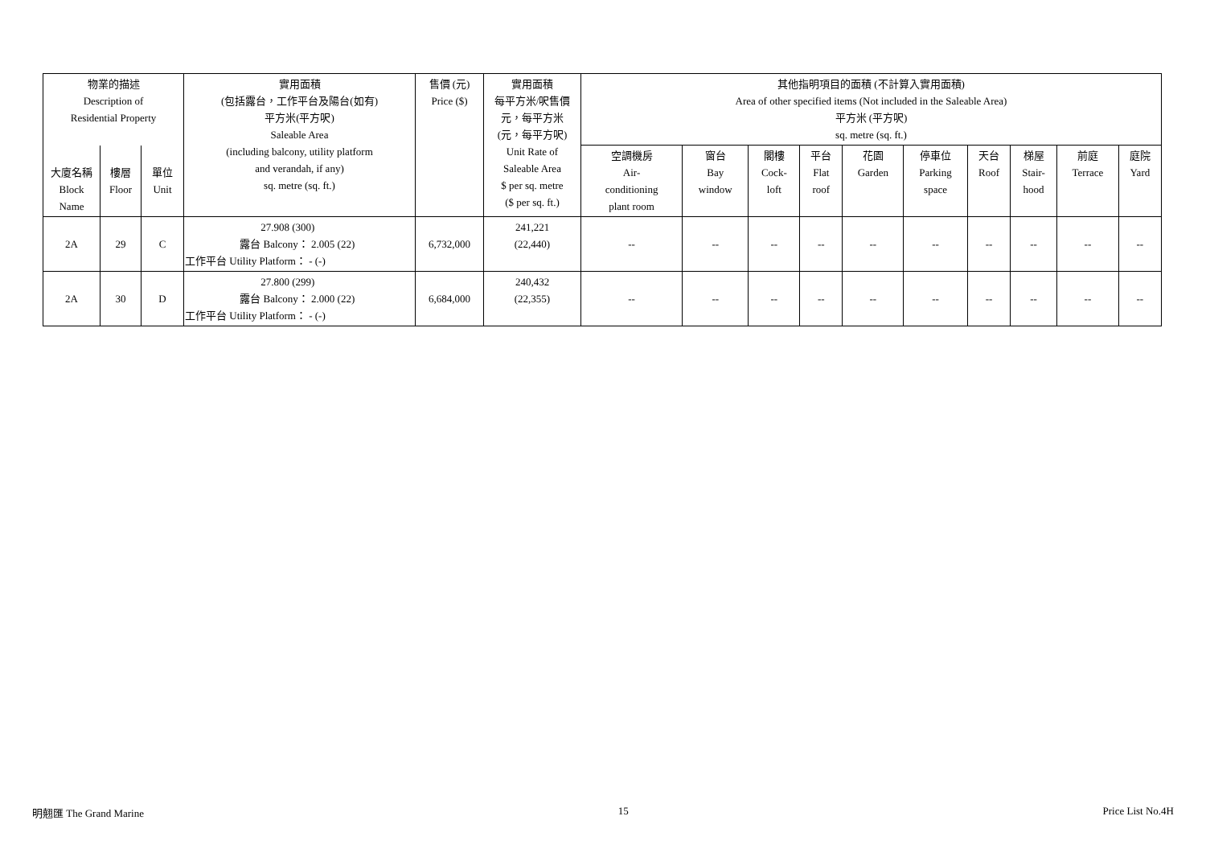| 物業的描述 Description of Residential Property | | | 實用面積 (包括露台，工作平台及陽台(如有) 平方米(平方呎) Saleable Area (including balcony, utility platform and verandah, if any) sq. metre (sq. ft.) | 售價 (元) Price ($) | 實用面積 每平方米/呎售價 元，每平方米 (元，每平方呎) Unit Rate of Saleable Area $ per sq. metre ($ per sq. ft.) | 其他指明項目的面積 (不計算入實用面積) Area of other specified items (Not included in the Saleable Area) 平方米 (平方呎) sq. metre (sq. ft.) | | | | | | | | | |
| --- | --- | --- | --- | --- | --- | --- | --- | --- | --- | --- | --- | --- | --- | --- | --- |
| 大廈名稱 Block Name | 樓層 Floor | 單位 Unit | | | | 空調機房 Air- conditioning plant room | 窗台 Bay window | 閣樓 Cock- loft | 平台 Flat roof | 花園 Garden | 停車位 Parking space | 天台 Roof | 梯屋 Stair- hood | 前庭 Terrace | 庭院 Yard |
| 2A | 29 | C | 27.908 (300) 露台 Balcony： 2.005 (22) 工作平台 Utility Platform： - (-) | 6,732,000 | 241,221 (22,440) | -- | -- | -- | -- | -- | -- | -- | -- | -- | -- |
| 2A | 30 | D | 27.800 (299) 露台 Balcony： 2.000 (22) 工作平台 Utility Platform： - (-) | 6,684,000 | 240,432 (22,355) | -- | -- | -- | -- | -- | -- | -- | -- | -- | -- |
明翹匯 The Grand Marine 15 Price List No.4H